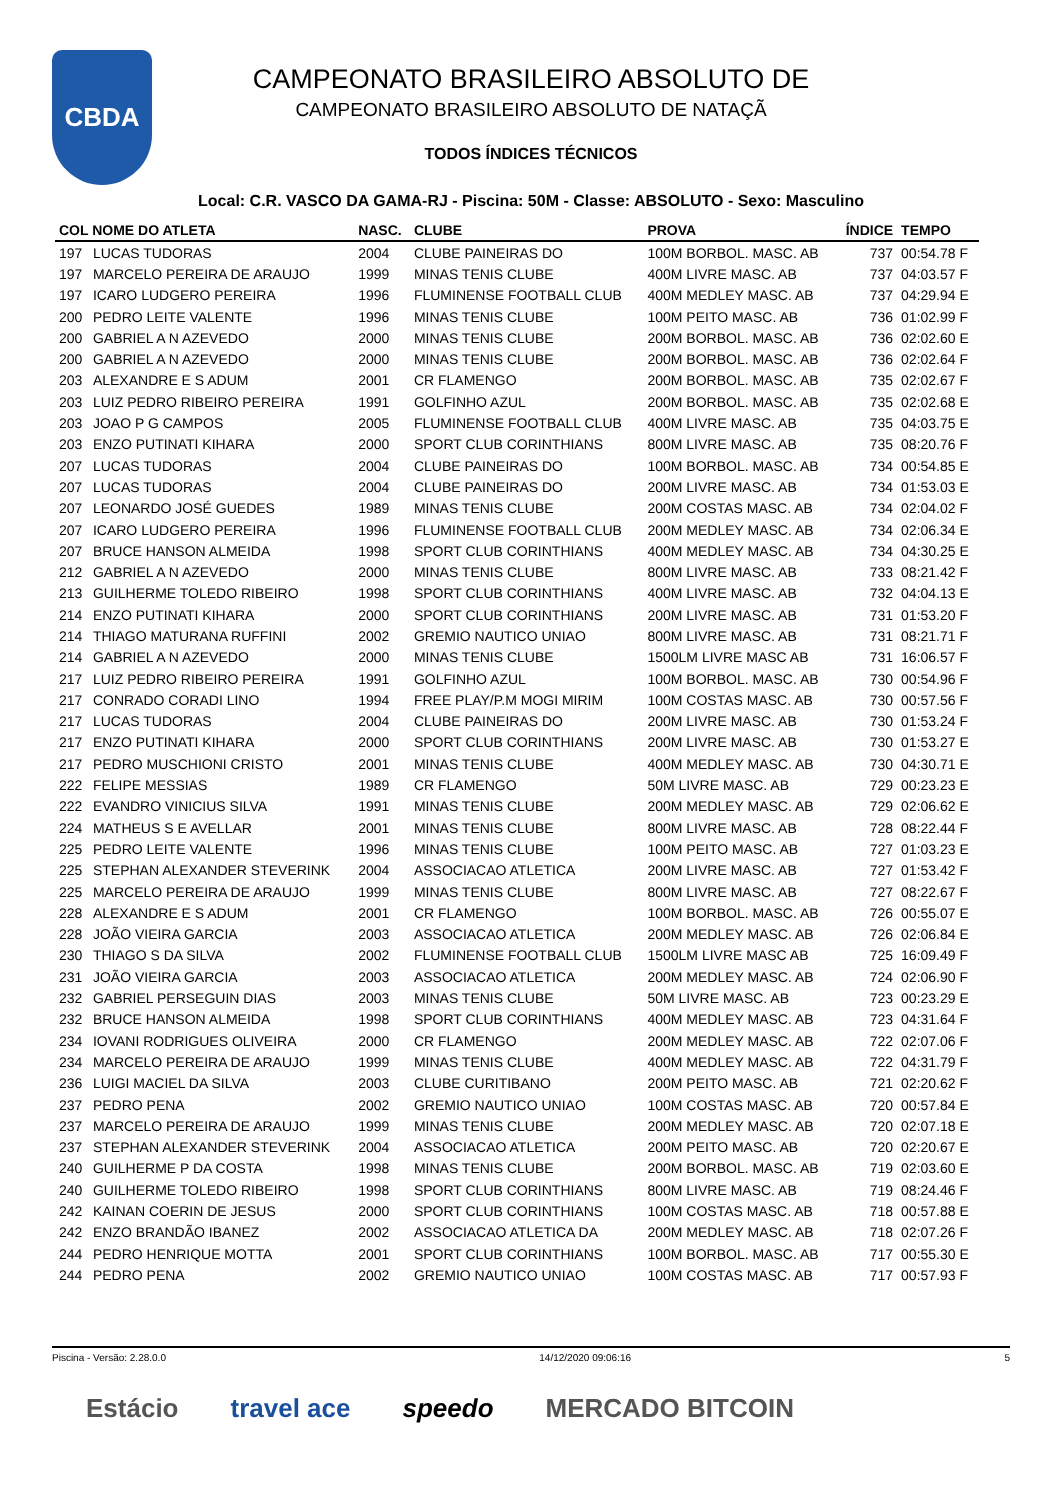CBDA
CAMPEONATO BRASILEIRO ABSOLUTO DE
CAMPEONATO BRASILEIRO ABSOLUTO DE NATAÇÃ
TODOS ÍNDICES TÉCNICOS
Local: C.R. VASCO DA GAMA-RJ - Piscina: 50M - Classe: ABSOLUTO - Sexo: Masculino
| COL NOME DO ATLETA | | NASC. | CLUBE | PROVA | ÍNDICE | TEMPO |
| --- | --- | --- | --- | --- | --- | --- |
| 197 | LUCAS TUDORAS | 2004 | CLUBE PAINEIRAS DO | 100M BORBOL. MASC. AB | 737 | 00:54.78 F |
| 197 | MARCELO PEREIRA DE ARAUJO | 1999 | MINAS TENIS CLUBE | 400M LIVRE MASC. AB | 737 | 04:03.57 F |
| 197 | ICARO LUDGERO PEREIRA | 1996 | FLUMINENSE FOOTBALL CLUB | 400M MEDLEY MASC. AB | 737 | 04:29.94 E |
| 200 | PEDRO LEITE VALENTE | 1996 | MINAS TENIS CLUBE | 100M PEITO MASC. AB | 736 | 01:02.99 F |
| 200 | GABRIEL A N AZEVEDO | 2000 | MINAS TENIS CLUBE | 200M BORBOL. MASC. AB | 736 | 02:02.60 E |
| 200 | GABRIEL A N AZEVEDO | 2000 | MINAS TENIS CLUBE | 200M BORBOL. MASC. AB | 736 | 02:02.64 F |
| 203 | ALEXANDRE E S ADUM | 2001 | CR FLAMENGO | 200M BORBOL. MASC. AB | 735 | 02:02.67 F |
| 203 | LUIZ PEDRO RIBEIRO PEREIRA | 1991 | GOLFINHO AZUL | 200M BORBOL. MASC. AB | 735 | 02:02.68 E |
| 203 | JOAO P G CAMPOS | 2005 | FLUMINENSE FOOTBALL CLUB | 400M LIVRE MASC. AB | 735 | 04:03.75 E |
| 203 | ENZO PUTINATI KIHARA | 2000 | SPORT CLUB CORINTHIANS | 800M LIVRE MASC. AB | 735 | 08:20.76 F |
| 207 | LUCAS TUDORAS | 2004 | CLUBE PAINEIRAS DO | 100M BORBOL. MASC. AB | 734 | 00:54.85 E |
| 207 | LUCAS TUDORAS | 2004 | CLUBE PAINEIRAS DO | 200M LIVRE MASC. AB | 734 | 01:53.03 E |
| 207 | LEONARDO JOSÉ GUEDES | 1989 | MINAS TENIS CLUBE | 200M COSTAS MASC. AB | 734 | 02:04.02 F |
| 207 | ICARO LUDGERO PEREIRA | 1996 | FLUMINENSE FOOTBALL CLUB | 200M MEDLEY MASC. AB | 734 | 02:06.34 E |
| 207 | BRUCE HANSON ALMEIDA | 1998 | SPORT CLUB CORINTHIANS | 400M MEDLEY MASC. AB | 734 | 04:30.25 E |
| 212 | GABRIEL A N AZEVEDO | 2000 | MINAS TENIS CLUBE | 800M LIVRE MASC. AB | 733 | 08:21.42 F |
| 213 | GUILHERME TOLEDO RIBEIRO | 1998 | SPORT CLUB CORINTHIANS | 400M LIVRE MASC. AB | 732 | 04:04.13 E |
| 214 | ENZO PUTINATI KIHARA | 2000 | SPORT CLUB CORINTHIANS | 200M LIVRE MASC. AB | 731 | 01:53.20 F |
| 214 | THIAGO MATURANA RUFFINI | 2002 | GREMIO NAUTICO UNIAO | 800M LIVRE MASC. AB | 731 | 08:21.71 F |
| 214 | GABRIEL A N AZEVEDO | 2000 | MINAS TENIS CLUBE | 1500LM LIVRE MASC AB | 731 | 16:06.57 F |
| 217 | LUIZ PEDRO RIBEIRO PEREIRA | 1991 | GOLFINHO AZUL | 100M BORBOL. MASC. AB | 730 | 00:54.96 F |
| 217 | CONRADO CORADI LINO | 1994 | FREE PLAY/P.M MOGI MIRIM | 100M COSTAS MASC. AB | 730 | 00:57.56 F |
| 217 | LUCAS TUDORAS | 2004 | CLUBE PAINEIRAS DO | 200M LIVRE MASC. AB | 730 | 01:53.24 F |
| 217 | ENZO PUTINATI KIHARA | 2000 | SPORT CLUB CORINTHIANS | 200M LIVRE MASC. AB | 730 | 01:53.27 E |
| 217 | PEDRO MUSCHIONI CRISTO | 2001 | MINAS TENIS CLUBE | 400M MEDLEY MASC. AB | 730 | 04:30.71 E |
| 222 | FELIPE MESSIAS | 1989 | CR FLAMENGO | 50M LIVRE MASC. AB | 729 | 00:23.23 E |
| 222 | EVANDRO VINICIUS SILVA | 1991 | MINAS TENIS CLUBE | 200M MEDLEY MASC. AB | 729 | 02:06.62 E |
| 224 | MATHEUS S E AVELLAR | 2001 | MINAS TENIS CLUBE | 800M LIVRE MASC. AB | 728 | 08:22.44 F |
| 225 | PEDRO LEITE VALENTE | 1996 | MINAS TENIS CLUBE | 100M PEITO MASC. AB | 727 | 01:03.23 E |
| 225 | STEPHAN ALEXANDER STEVERINK | 2004 | ASSOCIACAO ATLETICA | 200M LIVRE MASC. AB | 727 | 01:53.42 F |
| 225 | MARCELO PEREIRA DE ARAUJO | 1999 | MINAS TENIS CLUBE | 800M LIVRE MASC. AB | 727 | 08:22.67 F |
| 228 | ALEXANDRE E S ADUM | 2001 | CR FLAMENGO | 100M BORBOL. MASC. AB | 726 | 00:55.07 E |
| 228 | JOÃO VIEIRA GARCIA | 2003 | ASSOCIACAO ATLETICA | 200M MEDLEY MASC. AB | 726 | 02:06.84 E |
| 230 | THIAGO S DA SILVA | 2002 | FLUMINENSE FOOTBALL CLUB | 1500LM LIVRE MASC AB | 725 | 16:09.49 F |
| 231 | JOÃO VIEIRA GARCIA | 2003 | ASSOCIACAO ATLETICA | 200M MEDLEY MASC. AB | 724 | 02:06.90 F |
| 232 | GABRIEL PERSEGUIN DIAS | 2003 | MINAS TENIS CLUBE | 50M LIVRE MASC. AB | 723 | 00:23.29 E |
| 232 | BRUCE HANSON ALMEIDA | 1998 | SPORT CLUB CORINTHIANS | 400M MEDLEY MASC. AB | 723 | 04:31.64 F |
| 234 | IOVANI RODRIGUES OLIVEIRA | 2000 | CR FLAMENGO | 200M MEDLEY MASC. AB | 722 | 02:07.06 F |
| 234 | MARCELO PEREIRA DE ARAUJO | 1999 | MINAS TENIS CLUBE | 400M MEDLEY MASC. AB | 722 | 04:31.79 F |
| 236 | LUIGI MACIEL DA SILVA | 2003 | CLUBE CURITIBANO | 200M PEITO MASC. AB | 721 | 02:20.62 F |
| 237 | PEDRO PENA | 2002 | GREMIO NAUTICO UNIAO | 100M COSTAS MASC. AB | 720 | 00:57.84 E |
| 237 | MARCELO PEREIRA DE ARAUJO | 1999 | MINAS TENIS CLUBE | 200M MEDLEY MASC. AB | 720 | 02:07.18 E |
| 237 | STEPHAN ALEXANDER STEVERINK | 2004 | ASSOCIACAO ATLETICA | 200M PEITO MASC. AB | 720 | 02:20.67 E |
| 240 | GUILHERME P DA COSTA | 1998 | MINAS TENIS CLUBE | 200M BORBOL. MASC. AB | 719 | 02:03.60 E |
| 240 | GUILHERME TOLEDO RIBEIRO | 1998 | SPORT CLUB CORINTHIANS | 800M LIVRE MASC. AB | 719 | 08:24.46 F |
| 242 | KAINAN COERIN DE JESUS | 2000 | SPORT CLUB CORINTHIANS | 100M COSTAS MASC. AB | 718 | 00:57.88 E |
| 242 | ENZO BRANDÃO IBANEZ | 2002 | ASSOCIACAO ATLETICA DA | 200M MEDLEY MASC. AB | 718 | 02:07.26 F |
| 244 | PEDRO HENRIQUE MOTTA | 2001 | SPORT CLUB CORINTHIANS | 100M BORBOL. MASC. AB | 717 | 00:55.30 E |
| 244 | PEDRO PENA | 2002 | GREMIO NAUTICO UNIAO | 100M COSTAS MASC. AB | 717 | 00:57.93 F |
Piscina - Versão: 2.28.0.0 14/12/2020 09:06:16 5
Estácio travel ace speedo MERCADO BITCOIN